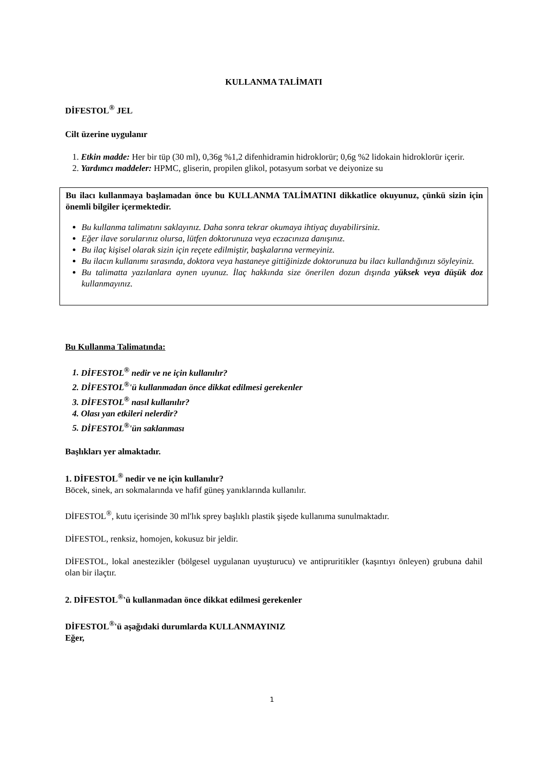KULLANMA TALİMATI
DİFESTOL<sup>®</sup> JEL
Cilt üzerine uygulanır
1. Etkin madde: Her bir tüp (30 ml), 0,36g %1,2 difenhidramin hidroklorür; 0,6g %2 lidokain hidroklorür içerir.
2. Yardımcı maddeler: HPMC, gliserin, propilen glikol, potasyum sorbat ve deiyonize su
Bu ilacı kullanmaya başlamadan önce bu KULLANMA TALİMATINI dikkatlice okuyunuz, çünkü sizin için önemli bilgiler içermektedir.
Bu kullanma talimatını saklayınız. Daha sonra tekrar okumaya ihtiyaç duyabilirsiniz.
Eğer ilave sorularınız olursa, lütfen doktorunuza veya eczacınıza danışınız.
Bu ilaç kişisel olarak sizin için reçete edilmiştir, başkalarına vermeyiniz.
Bu ilacın kullanımı sırasında, doktora veya hastaneye gittiğinizde doktorunuza bu ilacı kullandığınızı söyleyiniz.
Bu talimatta yazılanlara aynen uyunuz. İlaç hakkında size önerilen dozun dışında yüksek veya düşük doz kullanmayınız.
Bu Kullanma Talimatında:
1. DİFESTOL<sup>®</sup> nedir ve ne için kullanılır?
2. DİFESTOL<sup>®</sup>'ü kullanmadan önce dikkat edilmesi gerekenler
3. DİFESTOL<sup>®</sup> nasıl kullanılır?
4. Olası yan etkileri nelerdir?
5. DİFESTOL<sup>®</sup>'ün saklanması
Başlıkları yer almaktadır.
1. DİFESTOL<sup>®</sup> nedir ve ne için kullanılır?
Böcek, sinek, arı sokmalarında ve hafif güneş yanıklarında kullanılır.
DİFESTOL<sup>®</sup>, kutu içerisinde 30 ml'lık sprey başlıklı plastik şişede kullanıma sunulmaktadır.
DİFESTOL, renksiz, homojen, kokusuz bir jeldir.
DİFESTOL, lokal anestezikler (bölgesel uygulanan uyuşturucu) ve antipruritikler (kaşıntıyı önleyen) grubuna dahil olan bir ilaçtır.
2. DİFESTOL<sup>®</sup>'ü kullanmadan önce dikkat edilmesi gerekenler
DİFESTOL<sup>®</sup>'ü aşağıdaki durumlarda KULLANMAYINIZ
Eğer,
1